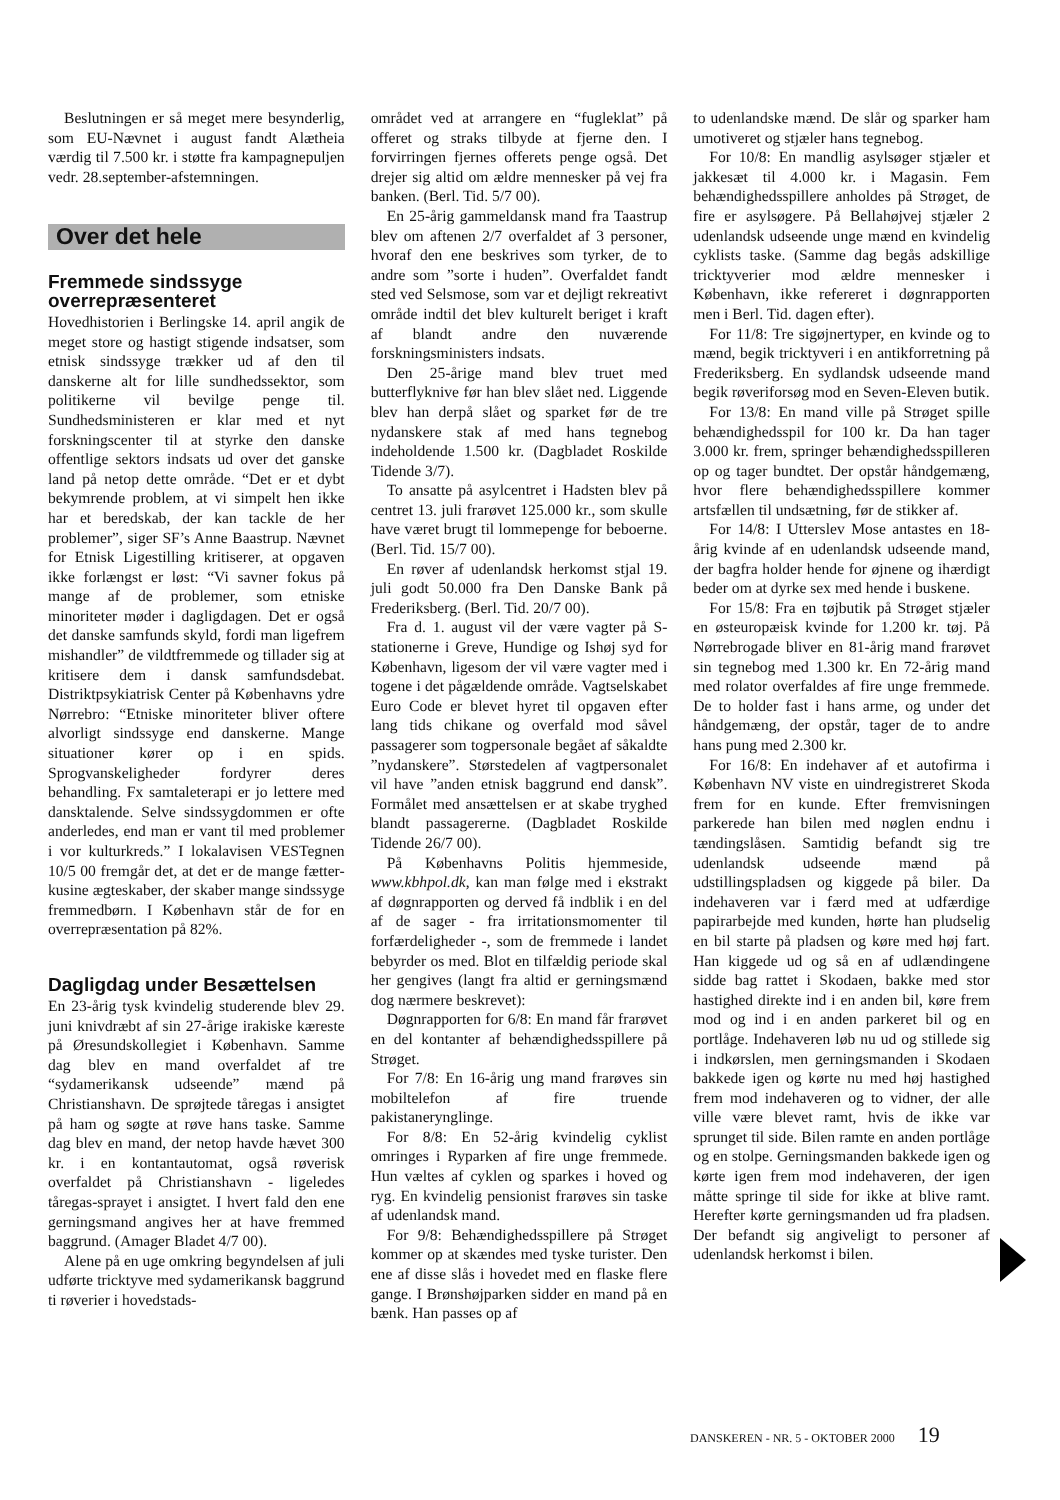Beslutningen er så meget mere besynderlig, som EU-Nævnet i august fandt Alætheia værdig til 7.500 kr. i støtte fra kampagnepuljen vedr. 28.september-afstemningen.
Over det hele
Fremmede sindssyge overrepræsenteret
Hovedhistorien i Berlingske 14. april angik de meget store og hastigt stigende indsatser, som etnisk sindssyge trækker ud af den til danskerne alt for lille sundhedssektor, som politikerne vil bevilge penge til. Sundhedsministeren er klar med et nyt forskningscenter til at styrke den danske offentlige sektors indsats ud over det ganske land på netop dette område. “Det er et dybt bekymrende problem, at vi simpelt hen ikke har et beredskab, der kan tackle de her problemer”, siger SF’s Anne Baastrup. Nævnet for Etnisk Ligestilling kritiserer, at opgaven ikke forlængst er løst: “Vi savner fokus på mange af de problemer, som etniske minoriteter møder i dagligdagen. Det er også det danske samfunds skyld, fordi man ligefrem mishandler” de vildtfremmede og tillader sig at kritisere dem i dansk samfundsdebat. Distriktpsykiatrisk Center på Københavns ydre Nørrebro: “Etniske minoriteter bliver oftere alvorligt sindssyge end danskerne. Mange situationer kører op i en spids. Sprogvanskeligheder fordyrer deres behandling. Fx samtaleterapi er jo lettere med dansktalende. Selve sindssygdommen er ofte anderledes, end man er vant til med problemer i vor kulturkreds.” I lokalavisen VESTegnen 10/5 00 fremgår det, at det er de mange fætter-kusine ægteskaber, der skaber mange sindssyge fremmedbørn. I København står de for en overrepræsentation på 82%.
Dagligdag under Besættelsen
En 23-årig tysk kvindelig studerende blev 29. juni knivdræbt af sin 27-årige irakiske kæreste på Øresundskollegiet i København. Samme dag blev en mand overfaldet af tre “sydamerikansk udseende” mænd på Christianshavn. De sprøjtede tåregas i ansigtet på ham og søgte at røve hans taske. Samme dag blev en mand, der netop havde hævet 300 kr. i en kontantautomat, også røverisk overfaldet på Christianshavn - ligeledes tåregas-sprayet i ansigtet. I hvert fald den ene gerningsmand angives her at have fremmed baggrund. (Amager Bladet 4/7 00).
Alene på en uge omkring begyndelsen af juli udførte tricktyve med sydamerikansk baggrund ti røverier i hovedstads-
området ved at arrangere en “fugleklat” på offeret og straks tilbyde at fjerne den. I forvirringen fjernes offerets penge også. Det drejer sig altid om ældre mennesker på vej fra banken. (Berl. Tid. 5/7 00).
En 25-årig gammeldansk mand fra Taastrup blev om aftenen 2/7 overfaldet af 3 personer, hvoraf den ene beskrives som tyrker, de to andre som ”sorte i huden”. Overfaldet fandt sted ved Selsmose, som var et dejligt rekreativt område indtil det blev kulturelt beriget i kraft af blandt andre den nuværende forskningsministers indsats.
Den 25-årige mand blev truet med butterflyknive før han blev slået ned. Liggende blev han derpå slået og sparket før de tre nydanskere stak af med hans tegnebog indeholdende 1.500 kr. (Dagbladet Roskilde Tidende 3/7).
To ansatte på asylcentret i Hadsten blev på centret 13. juli frarøvet 125.000 kr., som skulle have været brugt til lommepenge for beboerne. (Berl. Tid. 15/7 00).
En røver af udenlandsk herkomst stjal 19. juli godt 50.000 fra Den Danske Bank på Frederiksberg. (Berl. Tid. 20/7 00).
Fra d. 1. august vil der være vagter på S-stationerne i Greve, Hundige og Ishøj syd for København, ligesom der vil være vagter med i togene i det pågældende område. Vagtselskabet Euro Code er blevet hyret til opgaven efter lang tids chikane og overfald mod såvel passagerer som togpersonale begået af såkaldte ”nydanskere”. Størstedelen af vagtpersonalet vil have ”anden etnisk baggrund end dansk”. Formålet med ansættelsen er at skabe tryghed blandt passagererne. (Dagbladet Roskilde Tidende 26/7 00).
På Københavns Politis hjemmeside, www.kbhpol.dk, kan man følge med i ekstrakt af døgnrapporten og derved få indblik i en del af de sager - fra irritationsmomenter til forfærdeligheder -, som de fremmede i landet bebyrder os med. Blot en tilfældig periode skal her gengives (langt fra altid er gerningsmænd dog nærmere beskrevet):
Døgnrapporten for 6/8: En mand får frarøvet en del kontanter af behændighedsspillere på Strøget.
For 7/8: En 16-årig ung mand frarøves sin mobiltelefon af fire truende pakistanerynglinge.
For 8/8: En 52-årig kvindelig cyklist omringes i Ryparken af fire unge fremmede. Hun væltes af cyklen og sparkes i hoved og ryg. En kvindelig pensionist frarøves sin taske af udenlandsk mand.
For 9/8: Behændighedsspillere på Strøget kommer op at skændes med tyske turister. Den ene af disse slås i hovedet med en flaske flere gange. I Brønshøjparken sidder en mand på en bænk. Han passes op af
to udenlandske mænd. De slår og sparker ham umotiveret og stjæler hans tegnebog.
For 10/8: En mandlig asylsøger stjæler et jakkesæt til 4.000 kr. i Magasin. Fem behændighedsspillere anholdes på Strøget, de fire er asylsøgere. På Bellahøjvej stjæler 2 udenlandsk udseende unge mænd en kvindelig cyklists taske. (Samme dag begås adskillige tricktyverier mod ældre mennesker i København, ikke refereret i døgnrapporten men i Berl. Tid. dagen efter).
For 11/8: Tre sigøjnertyper, en kvinde og to mænd, begik tricktyveri i en antikforretning på Frederiksberg. En sydlandsk udseende mand begik røveriforsøg mod en Seven-Eleven butik.
For 13/8: En mand ville på Strøget spille behændighedsspil for 100 kr. Da han tager 3.000 kr. frem, springer behændighedsspilleren op og tager bundtet. Der opstår håndgemæng, hvor flere behændighedsspillere kommer artsfællen til undsætning, før de stikker af.
For 14/8: I Utterslev Mose antastes en 18-årig kvinde af en udenlandsk udseende mand, der bagfra holder hende for øjnene og ihærdigt beder om at dyrke sex med hende i buskene.
For 15/8: Fra en tøjbutik på Strøget stjæler en østeuropæisk kvinde for 1.200 kr. tøj. På Nørrebrogade bliver en 81-årig mand frarøvet sin tegnebog med 1.300 kr. En 72-årig mand med rolator overfaldes af fire unge fremmede. De to holder fast i hans arme, og under det håndgemæng, der opstår, tager de to andre hans pung med 2.300 kr.
For 16/8: En indehaver af et autofirma i København NV viste en uindregistreret Skoda frem for en kunde. Efter fremvisningen parkerede han bilen med nøglen endnu i tændingslåsen. Samtidig befandt sig tre udenlandsk udseende mænd på udstillingspladsen og kiggede på biler. Da indehaveren var i færd med at udfærdige papirarbejde med kunden, hørte han pludselig en bil starte på pladsen og køre med høj fart. Han kiggede ud og så en af udlændingene sidde bag rattet i Skodaen, bakke med stor hastighed direkte ind i en anden bil, køre frem mod og ind i en anden parkeret bil og en portlåge. Indehaveren løb nu ud og stillede sig i indkørslen, men gerningsmanden i Skodaen bakkede igen og kørte nu med høj hastighed frem mod indehaveren og to vidner, der alle ville være blevet ramt, hvis de ikke var sprunget til side. Bilen ramte en anden portlåge og en stolpe. Gerningsmanden bakkede igen og kørte igen frem mod indehaveren, der igen måtte springe til side for ikke at blive ramt. Herefter kørte gerningsmanden ud fra pladsen. Der befandt sig angiveligt to personer af udenlandsk herkomst i bilen.
DANSKEREN - NR. 5 - OKTOBER 2000 19